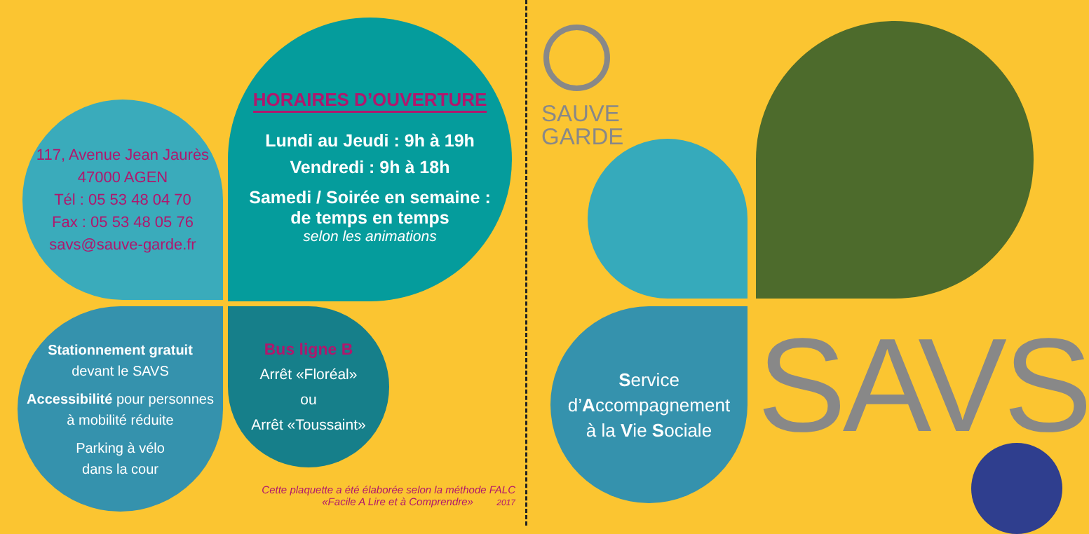117, Avenue Jean Jaurès
47000 AGEN
Tél : 05 53 48 04 70
Fax : 05 53 48 05 76
savs@sauve-garde.fr
HORAIRES D’OUVERTURE
Lundi au Jeudi : 9h à 19h
Vendredi : 9h à 18h
Samedi / Soirée en semaine :
de temps en temps
selon les animations
Stationnement gratuit
devant le SAVS
Accessibilité pour personnes
à mobilité réduite
Parking à vélo
dans la cour
Bus ligne B
Arrêt «Floréal»
ou
Arrêt «Toussaint»
Cette plaquette a été élaborée selon la méthode FALC
«Facile A Lire et à Comprendre» 2017
SAUVE
GARDE
Service
d’Accompagnement
à la Vie Sociale
SAVS